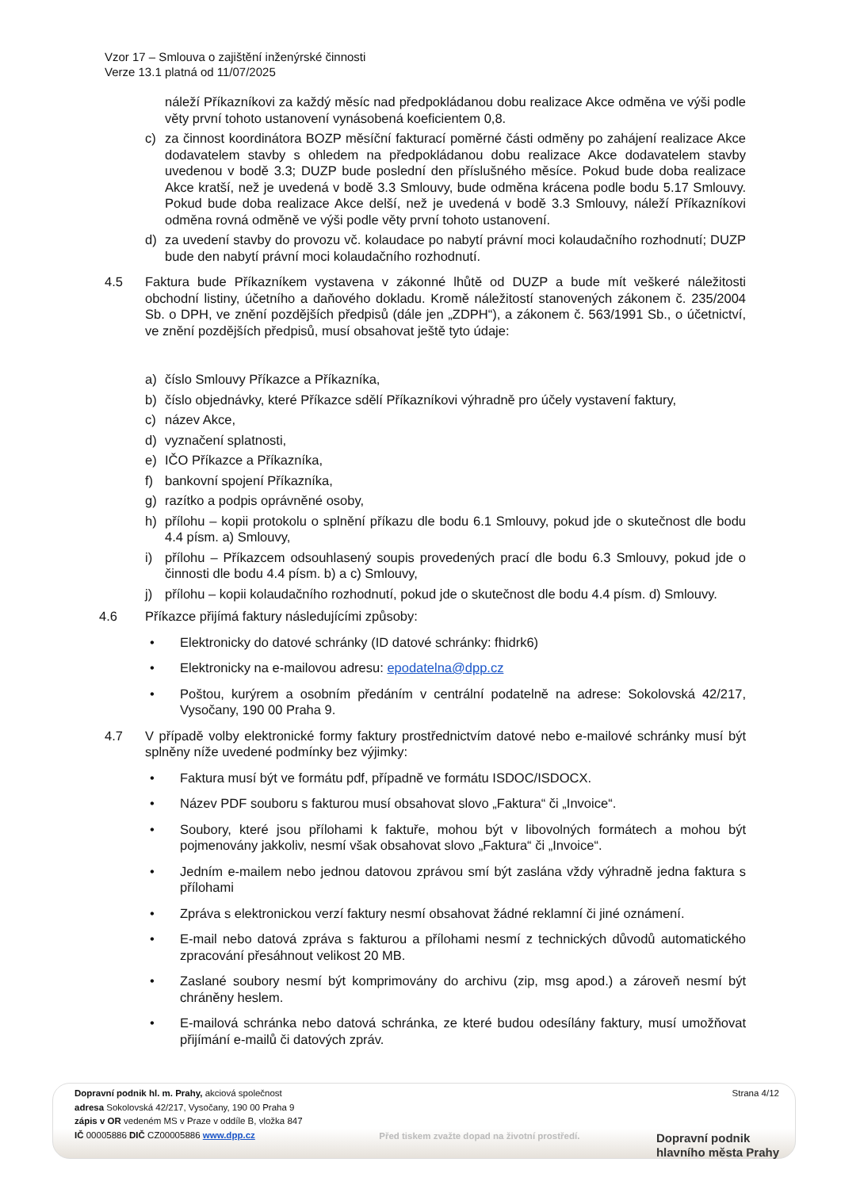Vzor 17 – Smlouva o zajištění inženýrské činnosti
Verze 13.1 platná od 11/07/2025
náleží Příkazníkovi za každý měsíc nad předpokládanou dobu realizace Akce odměna ve výši podle věty první tohoto ustanovení vynásobená koeficientem 0,8.
c) za činnost koordinátora BOZP měsíční fakturací poměrné části odměny po zahájení realizace Akce dodavatelem stavby s ohledem na předpokládanou dobu realizace Akce dodavatelem stavby uvedenou v bodě 3.3; DUZP bude poslední den příslušného měsíce. Pokud bude doba realizace Akce kratší, než je uvedená v bodě 3.3 Smlouvy, bude odměna krácena podle bodu 5.17 Smlouvy. Pokud bude doba realizace Akce delší, než je uvedená v bodě 3.3 Smlouvy, náleží Příkazníkovi odměna rovná odměně ve výši podle věty první tohoto ustanovení.
d) za uvedení stavby do provozu vč. kolaudace po nabytí právní moci kolaudačního rozhodnutí; DUZP bude den nabytí právní moci kolaudačního rozhodnutí.
4.5 Faktura bude Příkazníkem vystavena v zákonné lhůtě od DUZP a bude mít veškeré náležitosti obchodní listiny, účetního a daňového dokladu. Kromě náležitostí stanovených zákonem č. 235/2004 Sb. o DPH, ve znění pozdějších předpisů (dále jen „ZDPH“), a zákonem č. 563/1991 Sb., o účetnictví, ve znění pozdějších předpisů, musí obsahovat ještě tyto údaje:
a) číslo Smlouvy Příkazce a Příkazníka,
b) číslo objednávky, které Příkazce sdělí Příkazníkovi výhradně pro účely vystavení faktury,
c) název Akce,
d) vyznačení splatnosti,
e) IČO Příkazce a Příkazníka,
f) bankovní spojení Příkazníka,
g) razítko a podpis oprávněné osoby,
h) přílohu – kopii protokolu o splnění příkazu dle bodu 6.1 Smlouvy, pokud jde o skutečnost dle bodu 4.4 písm. a) Smlouvy,
i) přílohu – Příkazcem odsouhlasený soupis provedených prací dle bodu 6.3 Smlouvy, pokud jde o činnosti dle bodu 4.4 písm. b) a c) Smlouvy,
j) přílohu – kopii kolaudačního rozhodnutí, pokud jde o skutečnost dle bodu 4.4 písm. d) Smlouvy.
4.6 Příkazce přijímá faktury následujícími způsoby:
• Elektronicky do datové schránky (ID datové schránky: fhidrk6)
• Elektronicky na e-mailovou adresu: epodatelna@dpp.cz
• Poštou, kurýrem a osobním předáním v centrální podatelně na adrese: Sokolovská 42/217, Vysočany, 190 00 Praha 9.
4.7 V případě volby elektronické formy faktury prostřednictvím datové nebo e-mailové schránky musí být splněny níže uvedené podmínky bez výjimky:
• Faktura musí být ve formátu pdf, případně ve formátu ISDOC/ISDOCX.
• Název PDF souboru s fakturou musí obsahovat slovo „Faktura“ či „Invoice“.
• Soubory, které jsou přílohami k faktuře, mohou být v libovolných formátech a mohou být pojmenovány jakkoliv, nesmí však obsahovat slovo „Faktura“ či „Invoice“.
• Jedním e-mailem nebo jednou datovou zprávou smí být zaslána vždy výhradně jedna faktura s přílohami
• Zpráva s elektronickou verzí faktury nesmí obsahovat žádné reklamní či jiné oznámení.
• E-mail nebo datová zpráva s fakturou a přílohami nesmí z technických důvodů automatického zpracování přesáhnout velikost 20 MB.
• Zaslané soubory nesmí být komprimovány do archivu (zip, msg apod.) a zároveň nesmí být chráněny heslem.
• E-mailová schránka nebo datová schránka, ze které budou odesílány faktury, musí umožňovat přijímání e-mailů či datových zpráv.
Dopravní podnik hl. m. Prahy, akciová společnost
adresa Sokolovská 42/217, Vysočany, 190 00 Praha 9
zápis v OR vedeném MS v Praze v oddíle B, vložka 847
IČ 00005886 DIČ CZ00005886 www.dpp.cz
Před tiskem zvažte dopad na životní prostředí.
Strana 4/12
Dopravní podnik
hlavního města Prahy